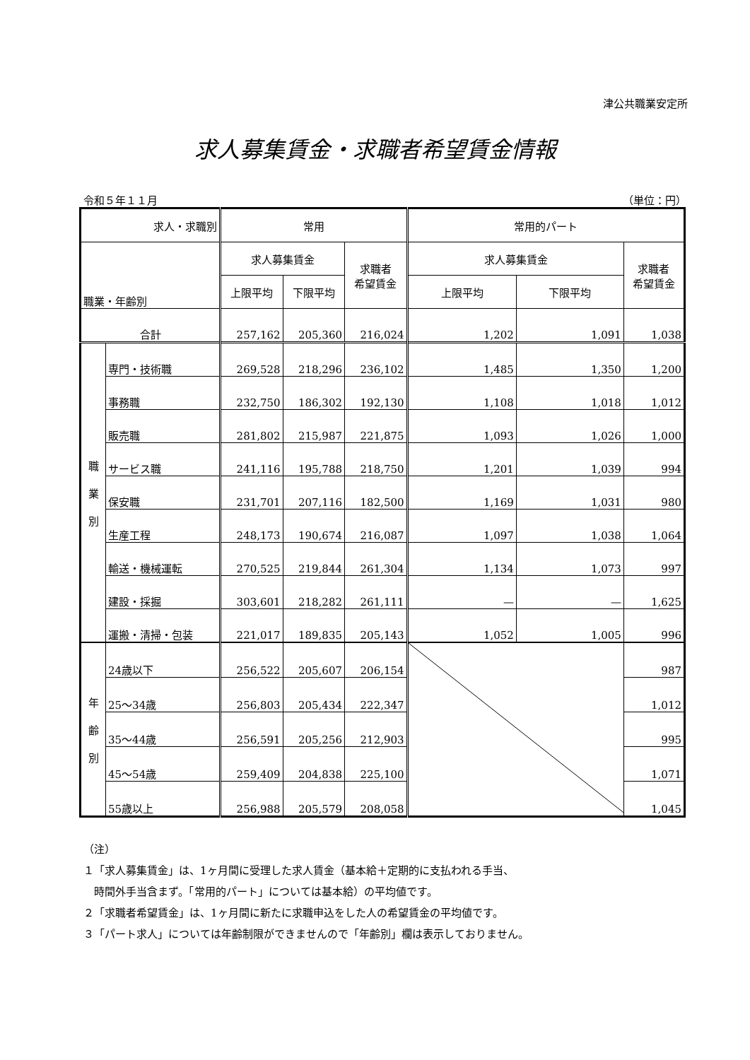津公共職業安定所
求人募集賃金・求職者希望賃金情報
令和５年１１月 （単位：円）
| 求人・求職別 | | 常用 | | | 常用的パート | | |
| --- | --- | --- | --- | --- | --- | --- | --- |
| 職業・年齢別 | | 求人募集賃金 | | 求職者 希望賃金 | 求人募集賃金 | | 求職者 希望賃金 |
| | | 上限平均 | 下限平均 | | 上限平均 | 下限平均 | |
| 合計 | | 257,162 | 205,360 | 216,024 | 1,202 | 1,091 | 1,038 |
| 職 業 別 | 専門・技術職 | 269,528 | 218,296 | 236,102 | 1,485 | 1,350 | 1,200 |
| | 事務職 | 232,750 | 186,302 | 192,130 | 1,108 | 1,018 | 1,012 |
| | 販売職 | 281,802 | 215,987 | 221,875 | 1,093 | 1,026 | 1,000 |
| | サービス職 | 241,116 | 195,788 | 218,750 | 1,201 | 1,039 | 994 |
| | 保安職 | 231,701 | 207,116 | 182,500 | 1,169 | 1,031 | 980 |
| | 生産工程 | 248,173 | 190,674 | 216,087 | 1,097 | 1,038 | 1,064 |
| | 輸送・機械運転 | 270,525 | 219,844 | 261,304 | 1,134 | 1,073 | 997 |
| | 建設・採掘 | 303,601 | 218,282 | 261,111 | — | — | 1,625 |
| | 運搬・清掃・包装 | 221,017 | 189,835 | 205,143 | 1,052 | 1,005 | 996 |
| 年 齢 別 | 24歳以下 | 256,522 | 205,607 | 206,154 | | | 987 |
| | 25～34歳 | 256,803 | 205,434 | 222,347 | | | 1,012 |
| | 35～44歳 | 256,591 | 205,256 | 212,903 | | | 995 |
| | 45～54歳 | 259,409 | 204,838 | 225,100 | | | 1,071 |
| | 55歳以上 | 256,988 | 205,579 | 208,058 | | | 1,045 |
（注）
１「求人募集賃金」は、1ヶ月間に受理した求人賃金（基本給＋定期的に支払われる手当、
　時間外手当含まず。「常用的パート」については基本給）の平均値です。
２「求職者希望賃金」は、1ヶ月間に新たに求職申込をした人の希望賃金の平均値です。
３「パート求人」については年齢制限ができませんので「年齢別」欄は表示しておりません。